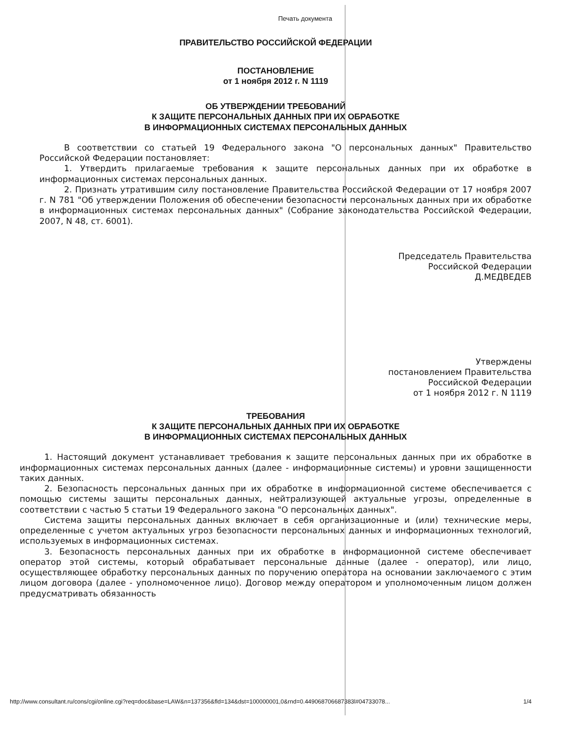Печать документа
ПРАВИТЕЛЬСТВО РОССИЙСКОЙ ФЕДЕРАЦИИ
ПОСТАНОВЛЕНИЕ
от 1 ноября 2012 г. N 1119
ОБ УТВЕРЖДЕНИИ ТРЕБОВАНИЙ
К ЗАЩИТЕ ПЕРСОНАЛЬНЫХ ДАННЫХ ПРИ ИХ ОБРАБОТКЕ
В ИНФОРМАЦИОННЫХ СИСТЕМАХ ПЕРСОНАЛЬНЫХ ДАННЫХ
В соответствии со статьей 19 Федерального закона "О персональных данных" Правительство Российской Федерации постановляет:
1. Утвердить прилагаемые требования к защите персональных данных при их обработке в информационных системах персональных данных.
2. Признать утратившим силу постановление Правительства Российской Федерации от 17 ноября 2007 г. N 781 "Об утверждении Положения об обеспечении безопасности персональных данных при их обработке в информационных системах персональных данных" (Собрание законодательства Российской Федерации, 2007, N 48, ст. 6001).
Председатель Правительства
Российской Федерации
Д.МЕДВЕДЕВ
Утверждены
постановлением Правительства
Российской Федерации
от 1 ноября 2012 г. N 1119
ТРЕБОВАНИЯ
К ЗАЩИТЕ ПЕРСОНАЛЬНЫХ ДАННЫХ ПРИ ИХ ОБРАБОТКЕ
В ИНФОРМАЦИОННЫХ СИСТЕМАХ ПЕРСОНАЛЬНЫХ ДАННЫХ
1. Настоящий документ устанавливает требования к защите персональных данных при их обработке в информационных системах персональных данных (далее - информационные системы) и уровни защищенности таких данных.
2. Безопасность персональных данных при их обработке в информационной системе обеспечивается с помощью системы защиты персональных данных, нейтрализующей актуальные угрозы, определенные в соответствии с частью 5 статьи 19 Федерального закона "О персональных данных".
Система защиты персональных данных включает в себя организационные и (или) технические меры, определенные с учетом актуальных угроз безопасности персональных данных и информационных технологий, используемых в информационных системах.
3. Безопасность персональных данных при их обработке в информационной системе обеспечивает оператор этой системы, который обрабатывает персональные данные (далее - оператор), или лицо, осуществляющее обработку персональных данных по поручению оператора на основании заключаемого с этим лицом договора (далее - уполномоченное лицо). Договор между оператором и уполномоченным лицом должен предусматривать обязанность
http://www.consultant.ru/cons/cgi/online.cgi?req=doc&base=LAW&n=137356&fld=134&dst=100000001,0&rnd=0.449068706687383l#04733078... 1/4